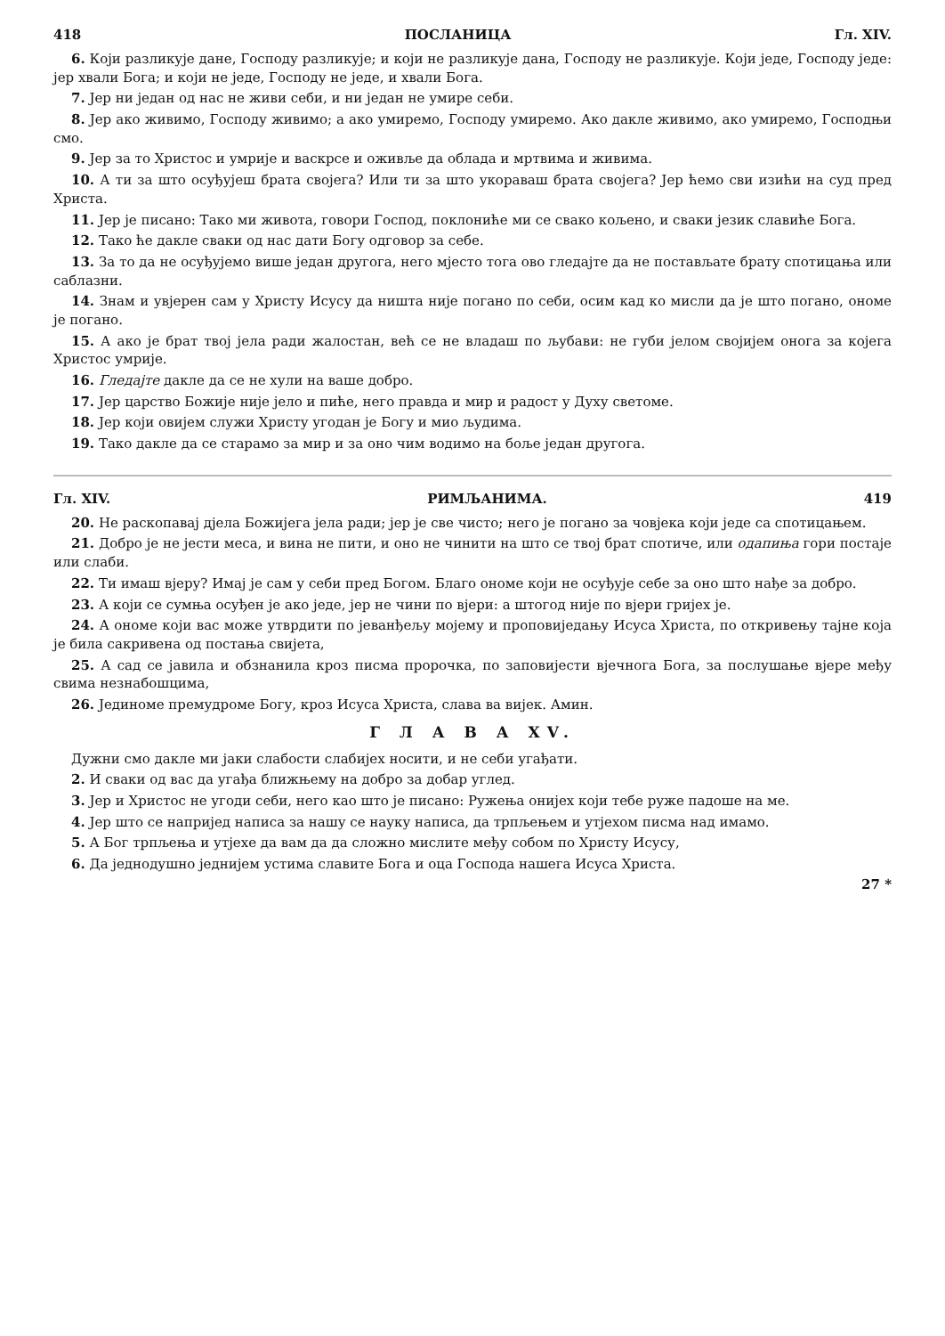418 ПОСЛАНИЦА Гл. XIV.
6. Који разликује дане, Господу разликује; и који не разликује дана, Господу не разликује. Који једе, Господу једе: јер хвали Бога; и који не једе, Господу не једе, и хвали Бога.
7. Јер ни један од нас не живи себи, и ни један не умире себи.
8. Јер ако живимо, Господу живимо; а ако умиремо, Господу умиремо. Ако дакле живимо, ако умиремо, Господњи смо.
9. Јер за то Христос и умрије и васкрсе и оживље да облада и мртвима и живима.
10. А ти за што осуђујеш брата својега? Или ти за што укораваш брата својега? Јер ћемо сви изићи на суд пред Христа.
11. Јер је писано: Тако ми живота, говори Господ, поклониће ми се свако кољено, и сваки језик славиће Бога.
12. Тако ће дакле сваки од нас дати Богу одговор за себе.
13. За то да не осуђујемо више један другога, него мјесто тога ово гледајте да не постављате брату спотицања или саблазни.
14. Знам и увјерен сам у Христу Исусу да ништа није погано по себи, осим кад ко мисли да је што погано, ономе је погано.
15. А ако је брат твој јела ради жалостан, већ се не владаш по љубави: не губи јелом својијем онога за којега Христос умрије.
16. Гледајте дакле да се не хули на ваше добро.
17. Јер царство Божије није јело и пиће, него правда и мир и радост у Духу светоме.
18. Јер који овијем служи Христу угодан је Богу и мио људима.
19. Тако дакле да се старамо за мир и за оно чим водимо на боље један другога.
Гл. XIV. РИМЉАНИМА. 419
20. Не раскопавај дјела Божијега јела ради; јер је све чисто; него је погано за човјека који једе са спотицањем.
21. Добро је не јести меса, и вина не пити, и оно не чинити на што се твој брат спотиче, или одапиња гори постаје или слаби.
22. Ти имаш вјеру? Имај је сам у себи пред Богом. Благо ономе који не осуђује себе за оно што нађе за добро.
23. А који се сумња осуђен је ако једе, јер не чини по вјери: а штогод није по вјери гријех је.
24. А ономе који вас може утврдити по јеванђељу мојему и проповиједању Исуса Христа, по откривењу тајне која је била сакривена од постања свијета,
25. А сад се јавила и обзнанила кроз писма пророчка, по заповијести вјечнога Бога, за послушање вјере међу свима незнабошцима,
26. Јединоме премудроме Богу, кроз Исуса Христа, слава ва вијек. Амин.
Г Л А В А XV.
Дужни смо дакле ми јаки слабости слабијех носити, и не себи угађати.
2. И сваки од вас да угађа ближњему на добро за добар углед.
3. Јер и Христос не угоди себи, него као што је писано: Ружења онијех који тебе руже падоше на ме.
4. Јер што се напријед написа за нашу се науку написа, да трпљењем и утјехом писма над имамо.
5. А Бог трпљења и утјехе да вам да да сложно мислите међу собом по Христу Исусу,
6. Да једнодушно једнијем устима славите Бога и оца Господа нашега Исуса Христа.
27 *